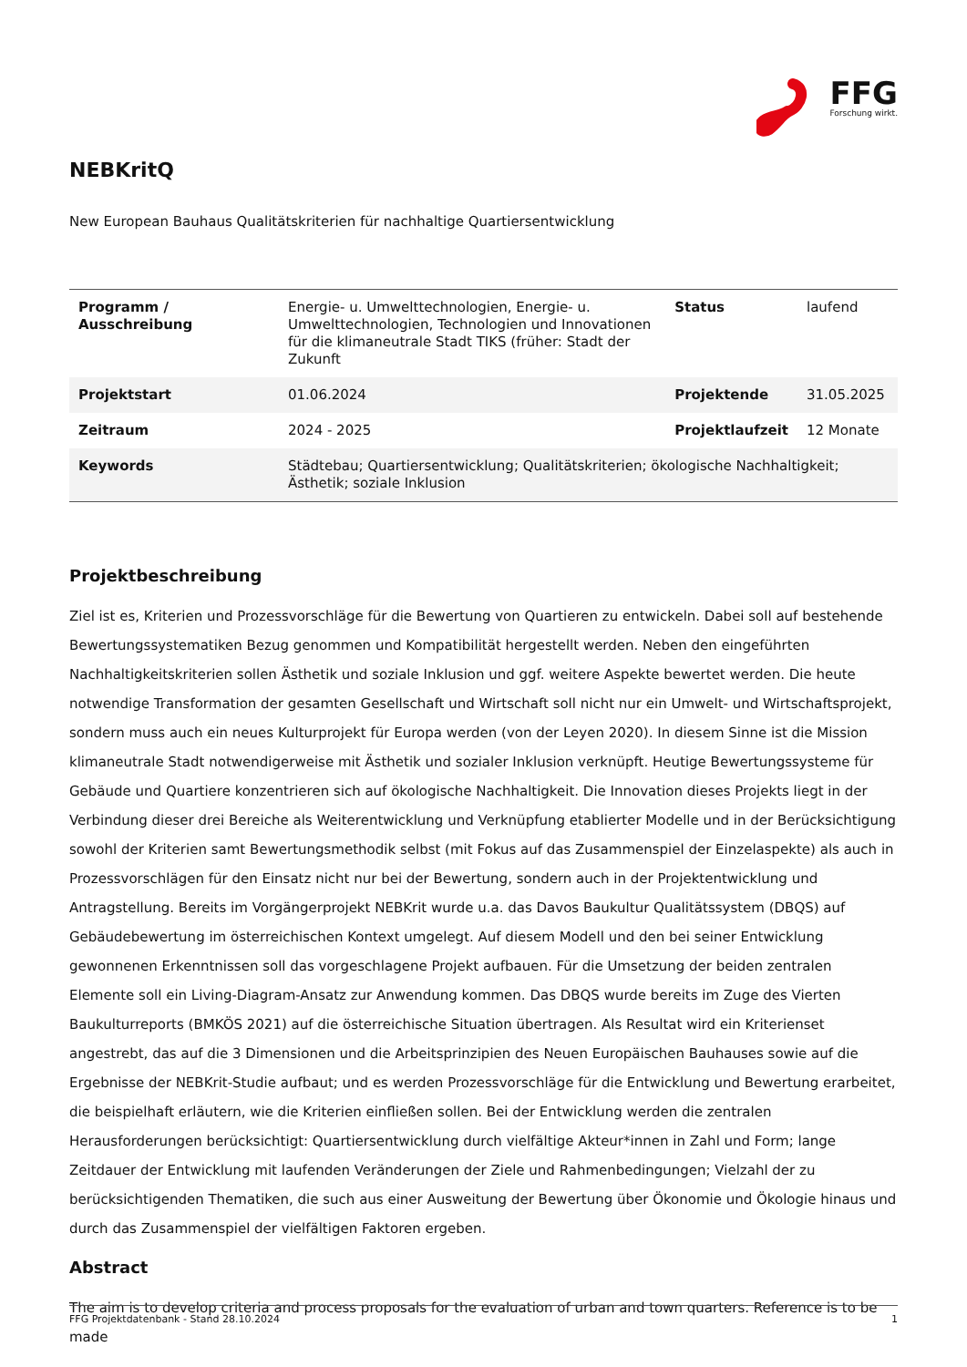FFG
Forschung wirkt.
NEBKritQ
New European Bauhaus Qualitätskriterien für nachhaltige Quartiersentwicklung
| Programm / Ausschreibung | Energie- u. Umwelttechnologien, Energie- u. Umwelttechnologien, Technologien und Innovationen für die klimaneutrale Stadt TIKS (früher: Stadt der Zukunft | Status | laufend |
| Projektstart | 01.06.2024 | Projektende | 31.05.2025 |
| Zeitraum | 2024 - 2025 | Projektlaufzeit | 12 Monate |
| Keywords | Städtebau; Quartiersentwicklung; Qualitätskriterien; ökologische Nachhaltigkeit; Ästhetik; soziale Inklusion | | |
Projektbeschreibung
Ziel ist es, Kriterien und Prozessvorschläge für die Bewertung von Quartieren zu entwickeln. Dabei soll auf bestehende Bewertungssystematiken Bezug genommen und Kompatibilität hergestellt werden. Neben den eingeführten Nachhaltigkeitskriterien sollen Ästhetik und soziale Inklusion und ggf. weitere Aspekte bewertet werden. Die heute notwendige Transformation der gesamten Gesellschaft und Wirtschaft soll nicht nur ein Umwelt- und Wirtschaftsprojekt, sondern muss auch ein neues Kulturprojekt für Europa werden (von der Leyen 2020). In diesem Sinne ist die Mission klimaneutrale Stadt notwendigerweise mit Ästhetik und sozialer Inklusion verknüpft. Heutige Bewertungssysteme für Gebäude und Quartiere konzentrieren sich auf ökologische Nachhaltigkeit. Die Innovation dieses Projekts liegt in der Verbindung dieser drei Bereiche als Weiterentwicklung und Verknüpfung etablierter Modelle und in der Berücksichtigung sowohl der Kriterien samt Bewertungsmethodik selbst (mit Fokus auf das Zusammenspiel der Einzelaspekte) als auch in Prozessvorschlägen für den Einsatz nicht nur bei der Bewertung, sondern auch in der Projektentwicklung und Antragstellung. Bereits im Vorgängerprojekt NEBKrit wurde u.a. das Davos Baukultur Qualitätssystem (DBQS) auf Gebäudebewertung im österreichischen Kontext umgelegt. Auf diesem Modell und den bei seiner Entwicklung gewonnenen Erkenntnissen soll das vorgeschlagene Projekt aufbauen. Für die Umsetzung der beiden zentralen Elemente soll ein Living-Diagram-Ansatz zur Anwendung kommen. Das DBQS wurde bereits im Zuge des Vierten Baukulturreports (BMKÖS 2021) auf die österreichische Situation übertragen. Als Resultat wird ein Kriterienset angestrebt, das auf die 3 Dimensionen und die Arbeitsprinzipien des Neuen Europäischen Bauhauses sowie auf die Ergebnisse der NEBKrit-Studie aufbaut; und es werden Prozessvorschläge für die Entwicklung und Bewertung erarbeitet, die beispielhaft erläutern, wie die Kriterien einfließen sollen. Bei der Entwicklung werden die zentralen Herausforderungen berücksichtigt: Quartiersentwicklung durch vielfältige Akteur*innen in Zahl und Form; lange Zeitdauer der Entwicklung mit laufenden Veränderungen der Ziele und Rahmenbedingungen; Vielzahl der zu berücksichtigenden Thematiken, die such aus einer Ausweitung der Bewertung über Ökonomie und Ökologie hinaus und durch das Zusammenspiel der vielfältigen Faktoren ergeben.
Abstract
The aim is to develop criteria and process proposals for the evaluation of urban and town quarters. Reference is to be made
FFG Projektdatenbank - Stand 28.10.2024 1